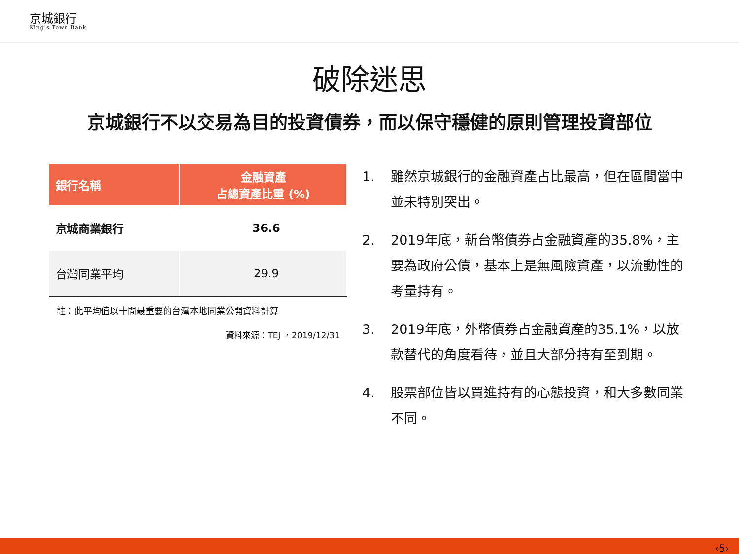京城銀行
King's Town Bank
破除迷思
京城銀行不以交易為目的投資債券，而以保守穩健的原則管理投資部位
| 銀行名稱 | 金融資產 占總資產比重 (%) |
| --- | --- |
| 京城商業銀行 | 36.6 |
| 台灣同業平均 | 29.9 |
註：此平均值以十間最重要的台灣本地同業公開資料計算
資料來源：TEJ ，2019/12/31
1. 雖然京城銀行的金融資產占比最高，但在區間當中並未特別突出。
2. 2019年底，新台幣債券占金融資產的35.8%，主要為政府公債，基本上是無風險資產，以流動性的考量持有。
3. 2019年底，外幣債券占金融資產的35.1%，以放款替代的角度看待，並且大部分持有至到期。
4. 股票部位皆以買進持有的心態投資，和大多數同業不同。
‹5›